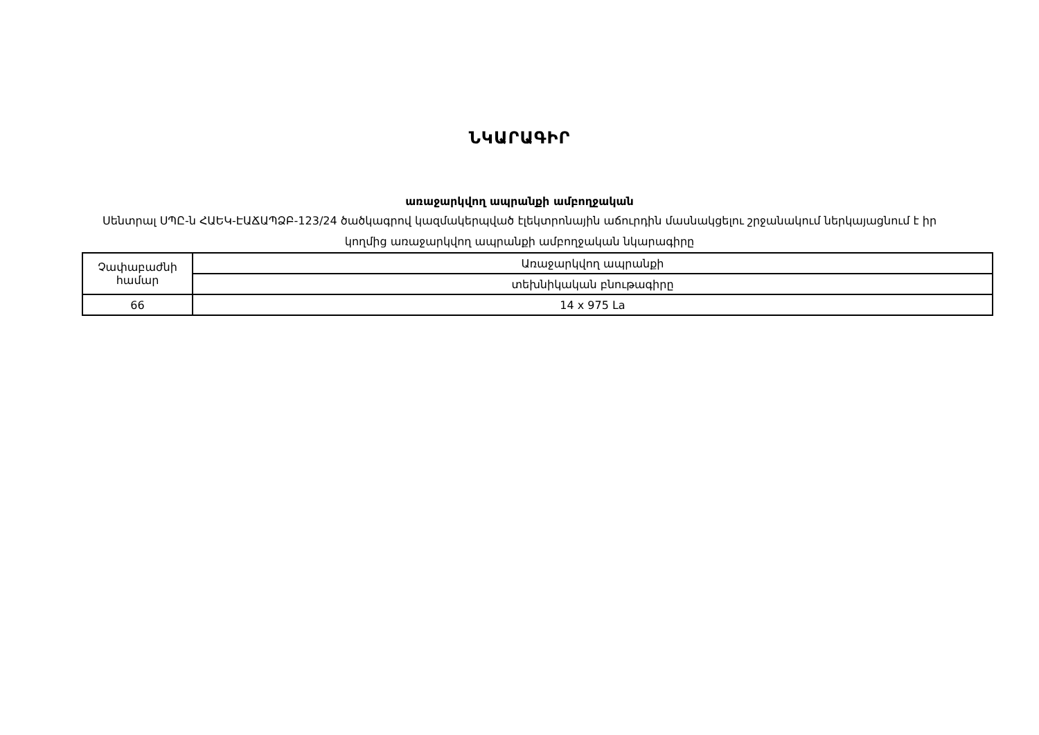ՆԿԱՐԱԳԻՐ
առաջարկվող ապրանքի ամբողջական
Սենտրալ ՍՊԸ-ն ՀԱԵԿ-ԷԱՃԱՊՁԲ-123/24 ծածկագրով կազմակերպված էլեկտրոնային աճուրդին մասնակցելու շրջանակում ներկայացնում է իր կողմից առաջարկվող ապրանքի ամբողջական նկարագիրը
| Չափաբաժնի համար | Առաջարկվող ապրանքի |
| | տեխնիկական բնութագիրը |
| 66 | 14 x 975 La |